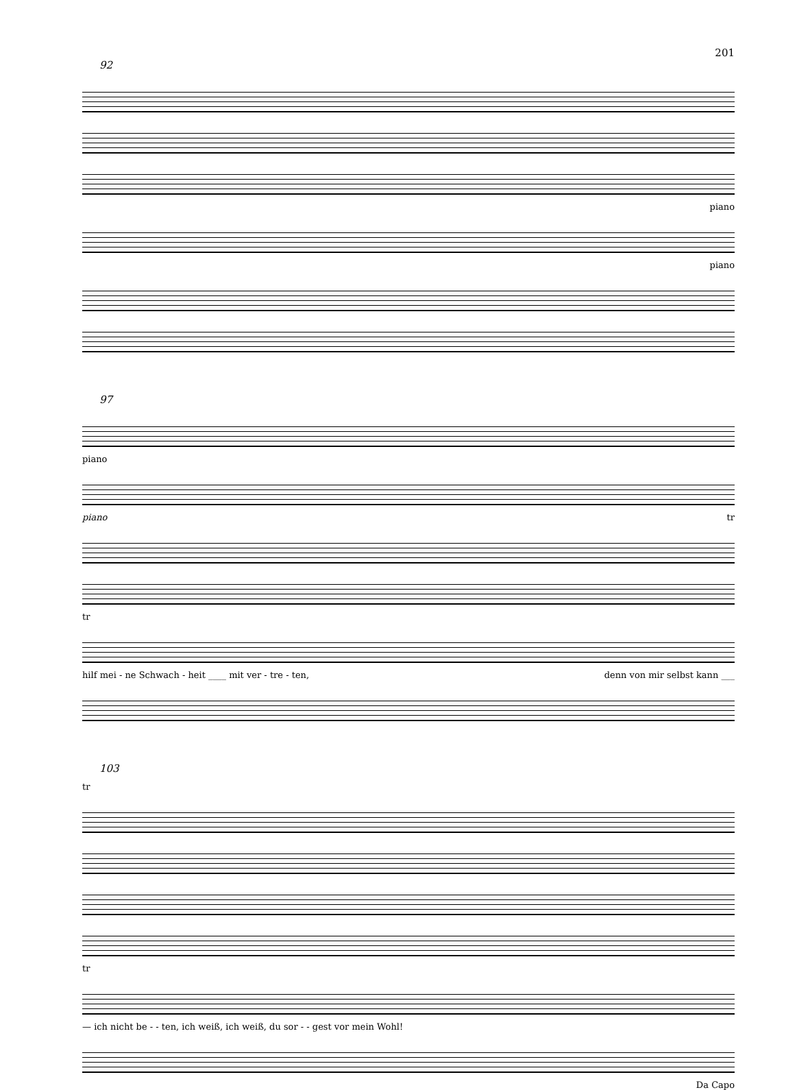201
92
piano
piano
97
piano
piano tr
tr
hilf mei - ne Schwach - heit ____ mit ver - tre - ten, denn von mir selbst kann ___
103
tr
tr
— ich nicht be - - ten, ich weiß, ich weiß, du sor - - gest vor mein Wohl!
Da Capo